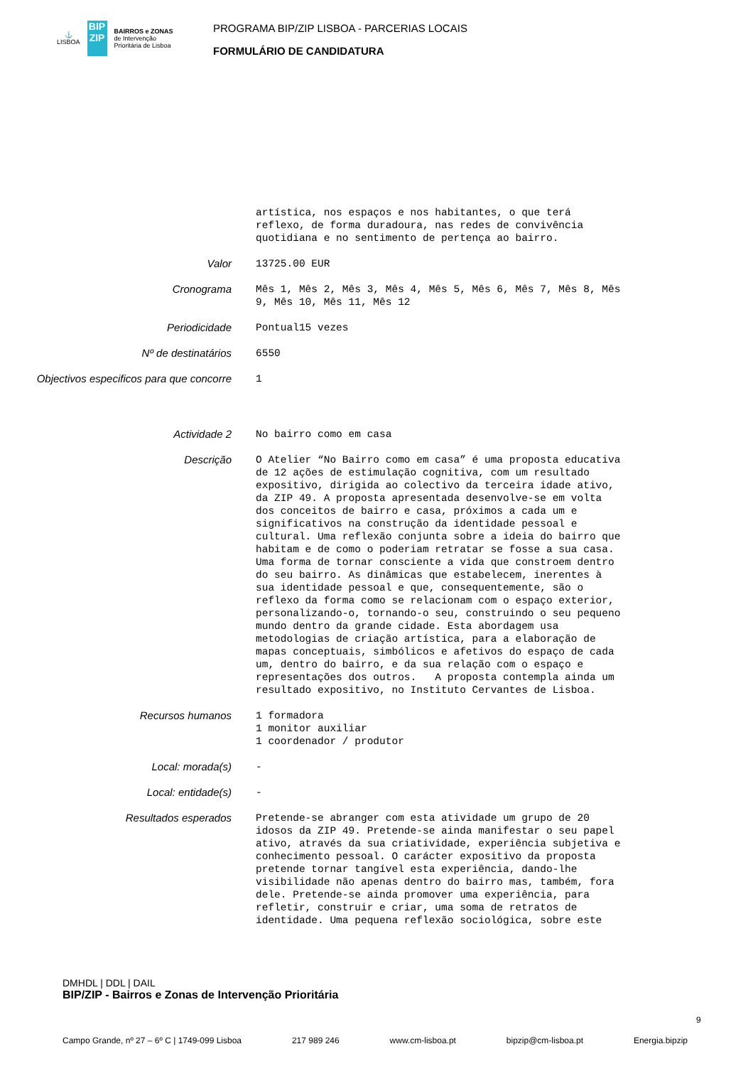⚓
LISBOA
BIP ZIP
BAIRROS e ZONAS
de Intervenção
Prioritária de Lisboa
PROGRAMA BIP/ZIP LISBOA - PARCERIAS LOCAIS
FORMULÁRIO DE CANDIDATURA
artística, nos espaços e nos habitantes, o que terá reflexo, de forma duradoura, nas redes de convivência quotidiana e no sentimento de pertença ao bairro.
Valor
13725.00 EUR
Cronograma
Mês 1, Mês 2, Mês 3, Mês 4, Mês 5, Mês 6, Mês 7, Mês 8, Mês 9, Mês 10, Mês 11, Mês 12
Periodicidade
Pontual15 vezes
Nº de destinatários
6550
Objectivos especificos para que concorre
1
Actividade 2
No bairro como em casa
Descrição
O Atelier “No Bairro como em casa” é uma proposta educativa de 12 ações de estimulação cognitiva, com um resultado expositivo, dirigida ao colectivo da terceira idade ativo, da ZIP 49. A proposta apresentada desenvolve-se em volta dos conceitos de bairro e casa, próximos a cada um e significativos na construção da identidade pessoal e cultural. Uma reflexão conjunta sobre a ideia do bairro que habitam e de como o poderiam retratar se fosse a sua casa. Uma forma de tornar consciente a vida que constroem dentro do seu bairro. As dinâmicas que estabelecem, inerentes à sua identidade pessoal e que, consequentemente, são o reflexo da forma como se relacionam com o espaço exterior, personalizando-o, tornando-o seu, construindo o seu pequeno mundo dentro da grande cidade. Esta abordagem usa metodologias de criação artística, para a elaboração de mapas conceptuais, simbólicos e afetivos do espaço de cada um, dentro do bairro, e da sua relação com o espaço e representações dos outros. A proposta contempla ainda um resultado expositivo, no Instituto Cervantes de Lisboa.
Recursos humanos
1 formadora 1 monitor auxiliar 1 coordenador / produtor
Local: morada(s)
-
Local: entidade(s)
-
Resultados esperados
Pretende-se abranger com esta atividade um grupo de 20 idosos da ZIP 49. Pretende-se ainda manifestar o seu papel ativo, através da sua criatividade, experiência subjetiva e conhecimento pessoal. O carácter expositivo da proposta pretende tornar tangível esta experiência, dando-lhe visibilidade não apenas dentro do bairro mas, também, fora dele. Pretende-se ainda promover uma experiência, para refletir, construir e criar, uma soma de retratos de identidade. Uma pequena reflexão sociológica, sobre este
DMHDL | DDL | DAIL
BIP/ZIP - Bairros e Zonas de Intervenção Prioritária
Campo Grande, nº 27 – 6º C | 1749-099 Lisboa 217 989 246 www.cm-lisboa.pt bipzip@cm-lisboa.pt Energia.bipzip
9